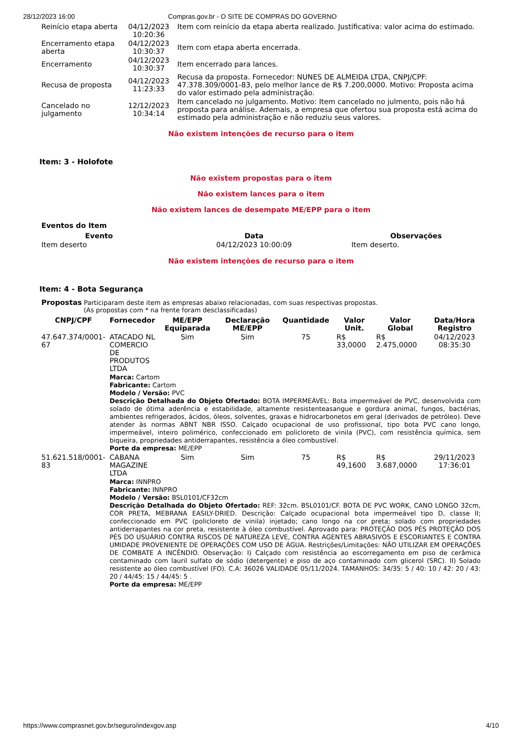28/12/2023 16:00 Compras.gov.br - O SITE DE COMPRAS DO GOVERNO
| Reinício etapa aberta | 04/12/2023 10:20:36 | Item com reinício da etapa aberta realizado. Justificativa: valor acima do estimado. |
| Encerramento etapa aberta | 04/12/2023 10:30:37 | Item com etapa aberta encerrada. |
| Encerramento | 04/12/2023 10:30:37 | Item encerrado para lances. |
| Recusa de proposta | 04/12/2023 11:23:33 | Recusa da proposta. Fornecedor: NUNES DE ALMEIDA LTDA, CNPJ/CPF: 47.378.309/0001-83, pelo melhor lance de R$ 7.200,0000. Motivo: Proposta acima do valor estimado pela administração. |
| Cancelado no julgamento | 12/12/2023 10:34:14 | Item cancelado no julgamento. Motivo: Item cancelado no julmento, pois não há proposta para análise. Ademais, a empresa que ofertou sua proposta está acima do estimado pela administração e não reduziu seus valores. |
Não existem intenções de recurso para o item
Item: 3 - Holofote
Não existem propostas para o item
Não existem lances para o item
Não existem lances de desempate ME/EPP para o item
Eventos do Item
| Evento | Data | Observações |
| --- | --- | --- |
| Item deserto | 04/12/2023 10:00:09 | Item deserto. |
Não existem intenções de recurso para o item
Item: 4 - Bota Segurança
Propostas Participaram deste item as empresas abaixo relacionadas, com suas respectivas propostas.
(As propostas com * na frente foram desclassificadas)
| CNPJ/CPF | Fornecedor | ME/EPP Equiparada | Declaração ME/EPP | Quantidade | Valor Unit. | Valor Global | Data/Hora Registro |
| --- | --- | --- | --- | --- | --- | --- | --- |
| 47.647.374/0001-67 | ATACADO NL COMERCIO DE PRODUTOS LTDA | Sim | Sim | 75 | R$ 33,0000 | R$ 2.475,0000 | 04/12/2023 08:35:30 |
| | Marca: Cartom Fabricante: Cartom Modelo / Versão: PVC Descrição Detalhada do Objeto Ofertado: BOTA IMPERMEÁVEL: Bota impermeável de PVC, desenvolvida com solado de ótima aderência e estabilidade, altamente resistenteasangue e gordura animal, fungos, bactérias, ambientes refrigerados, ácidos, óleos, solventes, graxas e hidrocarbonetos em geral (derivados de petróleo). Deve atender às normas ABNT NBR ISSO. Calçado ocupacional de uso profissional, tipo bota PVC cano longo, impermeável, inteiro polimérico, confeccionado em policloreto de vinila (PVC), com resistência química, sem biqueira, propriedades antiderrapantes, resistência a óleo combustível. Porte da empresa: ME/EPP | | | | | | |
| 51.621.518/0001-83 | CABANA MAGAZINE LTDA | Sim | Sim | 75 | R$ 49,1600 | R$ 3.687,0000 | 29/11/2023 17:36:01 |
| | Marca: INNPRO Fabricante: INNPRO Modelo / Versão: BSL0101/CF32cm Descrição Detalhada do Objeto Ofertado: REF: 32cm. BSL0101/CF. BOTA DE PVC WORK, CANO LONGO 32cm, COR PRETA, MEBRANA EASILY-DRIED. Descrição: Calçado ocupacional bota impermeável tipo D, classe II; confeccionado em PVC (policloreto de vinila) injetado; cano longo na cor preta; solado com propriedades antiderrapantes na cor preta, resistente à óleo combustível. Aprovado para: PROTEÇÃO DOS PÉS PROTEÇÃO DOS PÉS DO USUÁRIO CONTRA RISCOS DE NATUREZA LEVE, CONTRA AGENTES ABRASIVOS E ESCORIANTES E CONTRA UMIDADE PROVENIENTE DE OPERAÇÕES COM USO DE ÁGUA. Restrições/Limitações: NÃO UTILIZAR EM OPERAÇÕES DE COMBATE A INCÊNDIO. Observação: I) Calçado com resistência ao escorregamento em piso de cerâmica contaminado com lauril sulfato de sódio (detergente) e piso de aço contaminado com glicerol (SRC). II) Solado resistente ao óleo combustível (FO). C.A: 36026 VALIDADE 05/11/2024. TAMANHOS: 34/35: 5 / 40: 10 / 42: 20 / 43: 20 / 44/45: 15 / 44/45: 5 . Porte da empresa: ME/EPP | | | | | | |
https://www.comprasnet.gov.br/seguro/indexgov.asp 4/10